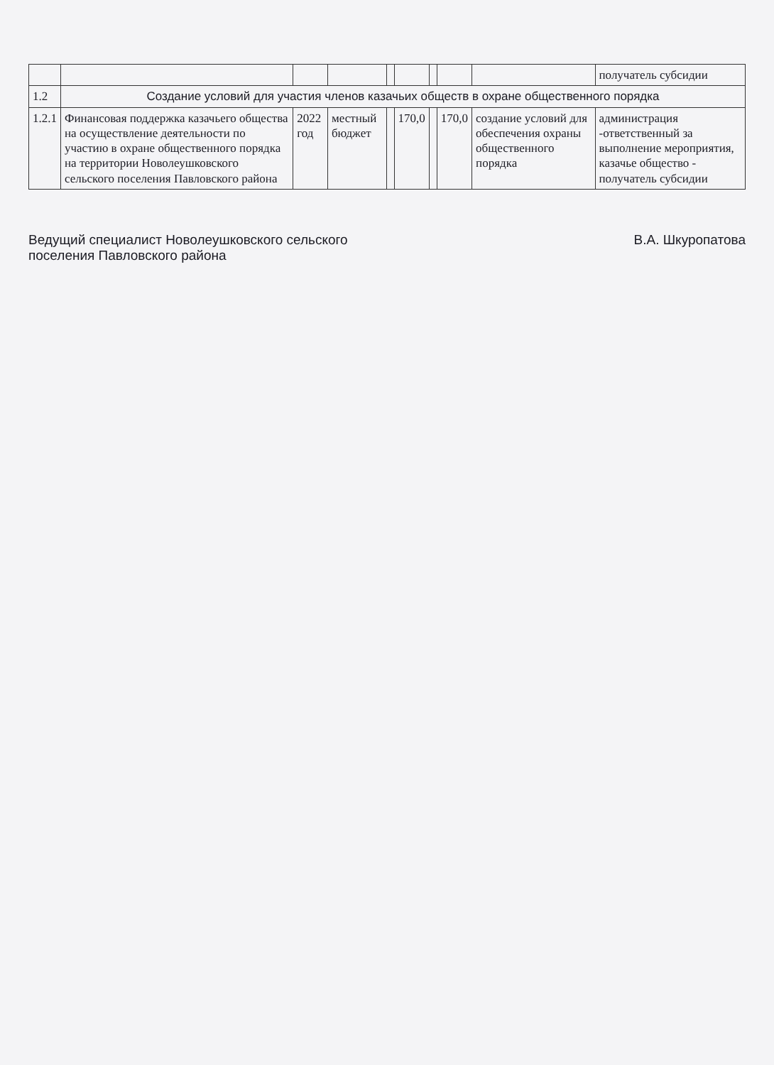| | | | | | | | | | получатель субсидии |
| 1.2 | Создание условий для участия членов казачьих обществ в охране общественного порядка | | | | | | | | |
| 1.2.1 | Финансовая поддержка казачьего общества на осуществление деятельности по участию в охране общественного порядка на территории Новолеушковского сельского поселения Павловского района | 2022 год | местный бюджет | | 170,0 | | 170,0 | создание условий для обеспечения охраны общественного порядка | администрация -ответственный за выполнение мероприятия, казачье общество - получатель субсидии |
Ведущий специалист Новолеушковского сельского
поселения Павловского района
В.А. Шкуропатова